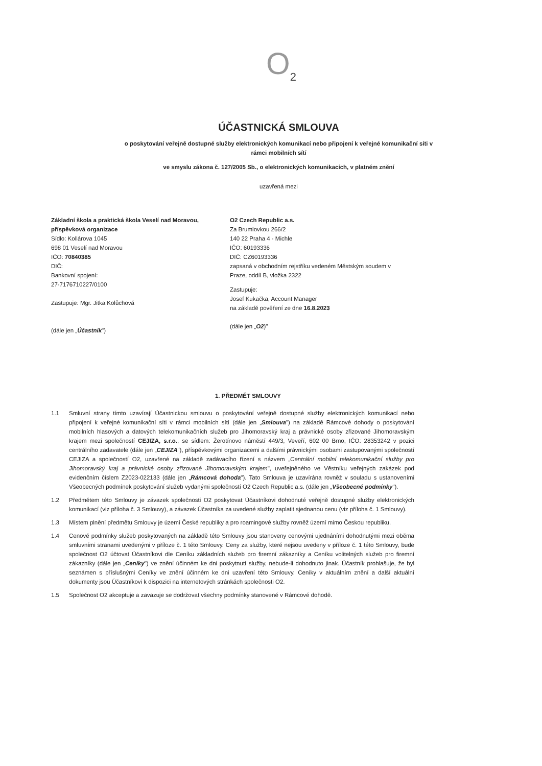O<sub>2</sub>
ÚČASTNICKÁ SMLOUVA
o poskytování veřejně dostupné služby elektronických komunikací nebo připojení k veřejné komunikační síti v
rámci mobilních sítí
ve smyslu zákona č. 127/2005 Sb., o elektronických komunikacích, v platném znění
uzavřená mezi
Základní škola a praktická škola Veselí nad Moravou, příspěvková organizace
Sídlo: Kollárova 1045
698 01 Veselí nad Moravou
IČO: 70840385
DIČ:
Bankovní spojení:
27-7176710227/0100
Zastupuje: Mgr. Jitka Kolůchová
(dále jen „Účastník")
O2 Czech Republic a.s.
Za Brumlovkou 266/2
140 22 Praha 4 - Michle
IČO: 60193336
DIČ: CZ60193336
zapsaná v obchodním rejstříku vedeném Městským soudem v Praze, oddíl B, vložka 2322
Zastupuje:
Josef Kukačka, Account Manager
na základě pověření ze dne 16.8.2023
(dále jen „O2)"
1. PŘEDMĚT SMLOUVY
1.1 Smluvní strany tímto uzavírají Účastnickou smlouvu o poskytování veřejně dostupné služby elektronických komunikací nebo připojení k veřejné komunikační síti v rámci mobilních sítí (dále jen „Smlouva") na základě Rámcové dohody o poskytování mobilních hlasových a datových telekomunikačních služeb pro Jihomoravský kraj a právnické osoby zřizované Jihomoravským krajem mezi společností CEJIZA, s.r.o., se sídlem: Žerotínovo náměstí 449/3, Veveří, 602 00 Brno, IČO: 28353242 v pozici centrálního zadavatele (dále jen „CEJIZA"), příspěvkovými organizacemi a dalšími právnickými osobami zastupovanými společností CEJIZA a společností O2, uzavřené na základě zadávacího řízení s názvem „Centrální mobilní telekomunikační služby pro Jihomoravský kraj a právnické osoby zřizované Jihomoravským krajem", uveřejněného ve Věstníku veřejných zakázek pod evidenčním číslem Z2023-022133 (dále jen „Rámcová dohoda"). Tato Smlouva je uzavírána rovněž v souladu s ustanoveními Všeobecných podmínek poskytování služeb vydanými společností O2 Czech Republic a.s. (dále jen „Všeobecné podmínky").
1.2 Předmětem této Smlouvy je závazek společnosti O2 poskytovat Účastníkovi dohodnuté veřejně dostupné služby elektronických komunikací (viz příloha č. 3 Smlouvy), a závazek Účastníka za uvedené služby zaplatit sjednanou cenu (viz příloha č. 1 Smlouvy).
1.3 Místem plnění předmětu Smlouvy je území České republiky a pro roamingové služby rovněž území mimo Českou republiku.
1.4 Cenové podmínky služeb poskytovaných na základě této Smlouvy jsou stanoveny cenovými ujednáními dohodnutými mezi oběma smluvními stranami uvedenými v příloze č. 1 této Smlouvy. Ceny za služby, které nejsou uvedeny v příloze č. 1 této Smlouvy, bude společnost O2 účtovat Účastníkovi dle Ceníku základních služeb pro firemní zákazníky a Ceníku volitelných služeb pro firemní zákazníky (dále jen „Ceníky") ve znění účinném ke dni poskytnutí služby, nebude-li dohodnuto jinak. Účastník prohlašuje, že byl seznámen s příslušnými Ceníky ve znění účinném ke dni uzavření této Smlouvy. Ceníky v aktuálním znění a další aktuální dokumenty jsou Účastníkovi k dispozici na internetových stránkách společnosti O2.
1.5 Společnost O2 akceptuje a zavazuje se dodržovat všechny podmínky stanovené v Rámcové dohodě.